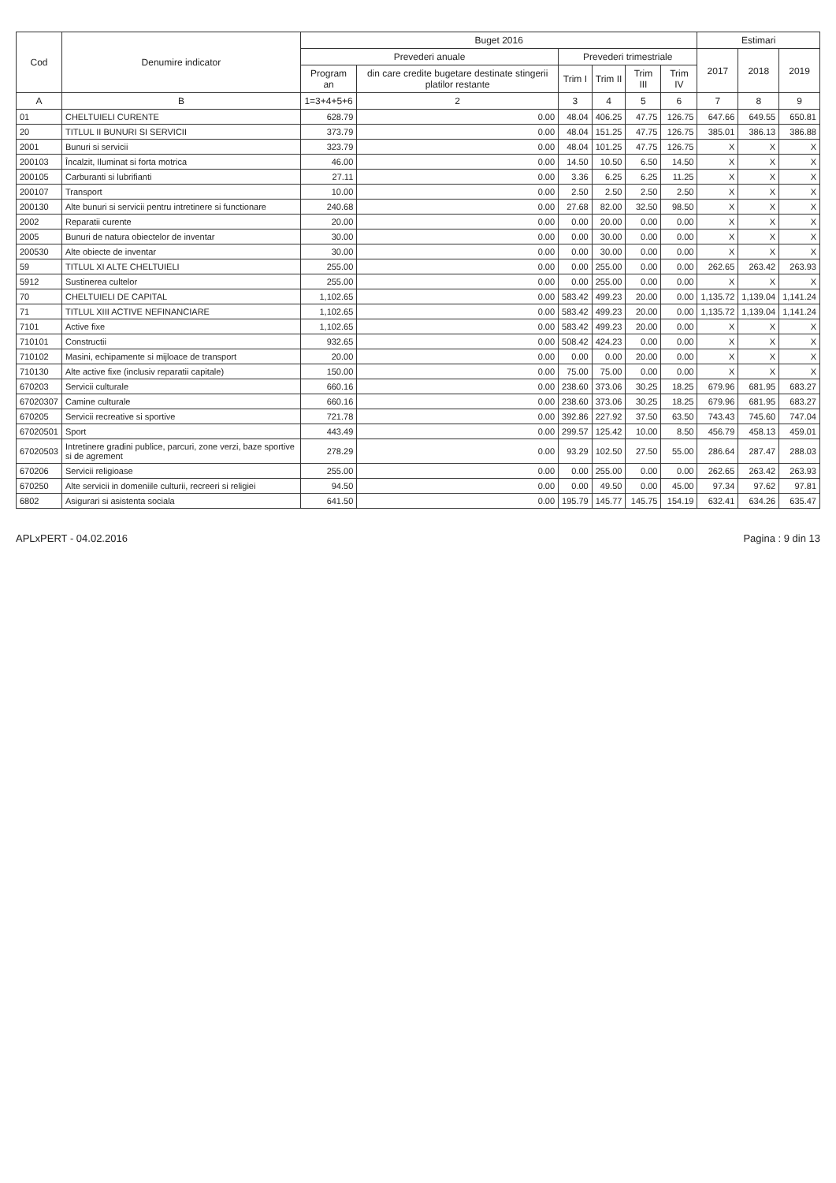| Cod | Denumire indicator | Buget 2016 | | | | | | Estimari | | |
| --- | --- | --- | --- | --- | --- | --- | --- | --- | --- | --- |
| | | Prevederi anuale | | Prevederi trimestriale | | | | 2017 | 2018 | 2019 |
| | | Program an | din care credite bugetare destinate stingerii platilor restante | Trim I | Trim II | Trim III | Trim IV | | | |
| A | B | 1=3+4+5+6 | 2 | 3 | 4 | 5 | 6 | 7 | 8 | 9 |
| 01 | CHELTUIELI CURENTE | 628.79 | 0.00 | 48.04 | 406.25 | 47.75 | 126.75 | 647.66 | 649.55 | 650.81 |
| 20 | TITLUL II BUNURI SI SERVICII | 373.79 | 0.00 | 48.04 | 151.25 | 47.75 | 126.75 | 385.01 | 386.13 | 386.88 |
| 2001 | Bunuri si servicii | 323.79 | 0.00 | 48.04 | 101.25 | 47.75 | 126.75 | X | X | X |
| 200103 | Încalzit, Iluminat si forta motrica | 46.00 | 0.00 | 14.50 | 10.50 | 6.50 | 14.50 | X | X | X |
| 200105 | Carburanti si lubrifianti | 27.11 | 0.00 | 3.36 | 6.25 | 6.25 | 11.25 | X | X | X |
| 200107 | Transport | 10.00 | 0.00 | 2.50 | 2.50 | 2.50 | 2.50 | X | X | X |
| 200130 | Alte bunuri si servicii pentru intretinere si functionare | 240.68 | 0.00 | 27.68 | 82.00 | 32.50 | 98.50 | X | X | X |
| 2002 | Reparatii curente | 20.00 | 0.00 | 0.00 | 20.00 | 0.00 | 0.00 | X | X | X |
| 2005 | Bunuri de natura obiectelor de inventar | 30.00 | 0.00 | 0.00 | 30.00 | 0.00 | 0.00 | X | X | X |
| 200530 | Alte obiecte de inventar | 30.00 | 0.00 | 0.00 | 30.00 | 0.00 | 0.00 | X | X | X |
| 59 | TITLUL XI ALTE CHELTUIELI | 255.00 | 0.00 | 0.00 | 255.00 | 0.00 | 0.00 | 262.65 | 263.42 | 263.93 |
| 5912 | Sustinerea cultelor | 255.00 | 0.00 | 0.00 | 255.00 | 0.00 | 0.00 | X | X | X |
| 70 | CHELTUIELI DE CAPITAL | 1,102.65 | 0.00 | 583.42 | 499.23 | 20.00 | 0.00 | 1,135.72 | 1,139.04 | 1,141.24 |
| 71 | TITLUL XIII ACTIVE NEFINANCIARE | 1,102.65 | 0.00 | 583.42 | 499.23 | 20.00 | 0.00 | 1,135.72 | 1,139.04 | 1,141.24 |
| 7101 | Active fixe | 1,102.65 | 0.00 | 583.42 | 499.23 | 20.00 | 0.00 | X | X | X |
| 710101 | Constructii | 932.65 | 0.00 | 508.42 | 424.23 | 0.00 | 0.00 | X | X | X |
| 710102 | Masini, echipamente si mijloace de transport | 20.00 | 0.00 | 0.00 | 0.00 | 20.00 | 0.00 | X | X | X |
| 710130 | Alte active fixe (inclusiv reparatii capitale) | 150.00 | 0.00 | 75.00 | 75.00 | 0.00 | 0.00 | X | X | X |
| 670203 | Servicii culturale | 660.16 | 0.00 | 238.60 | 373.06 | 30.25 | 18.25 | 679.96 | 681.95 | 683.27 |
| 67020307 | Camine culturale | 660.16 | 0.00 | 238.60 | 373.06 | 30.25 | 18.25 | 679.96 | 681.95 | 683.27 |
| 670205 | Servicii recreative si sportive | 721.78 | 0.00 | 392.86 | 227.92 | 37.50 | 63.50 | 743.43 | 745.60 | 747.04 |
| 67020501 | Sport | 443.49 | 0.00 | 299.57 | 125.42 | 10.00 | 8.50 | 456.79 | 458.13 | 459.01 |
| 67020503 | Intretinere gradini publice, parcuri, zone verzi, baze sportive si de agrement | 278.29 | 0.00 | 93.29 | 102.50 | 27.50 | 55.00 | 286.64 | 287.47 | 288.03 |
| 670206 | Servicii religioase | 255.00 | 0.00 | 0.00 | 255.00 | 0.00 | 0.00 | 262.65 | 263.42 | 263.93 |
| 670250 | Alte servicii in domeniile culturii, recreeri si religiei | 94.50 | 0.00 | 0.00 | 49.50 | 0.00 | 45.00 | 97.34 | 97.62 | 97.81 |
| 6802 | Asigurari si asistenta sociala | 641.50 | 0.00 | 195.79 | 145.77 | 145.75 | 154.19 | 632.41 | 634.26 | 635.47 |
APLxPERT - 04.02.2016 Pagina : 9 din 13